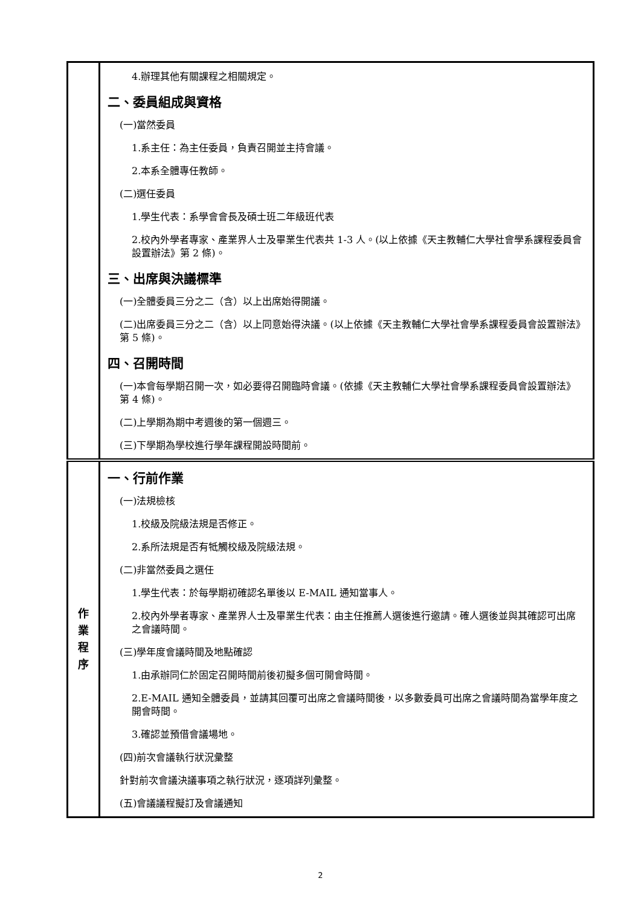| | 4.辦理其他有關課程之相關規定。 二、委員組成與資格 (一)當然委員 1.系主任：為主任委員，負責召開並主持會議。 2.本系全體專任教師。 (二)選任委員 1.學生代表：系學會會長及碩士班二年級班代表 2.校內外學者專家、產業界人士及畢業生代表共 1-3 人。(以上依據《天主教輔仁大學社會學系課程委員會設置辦法》第 2 條)。 三、出席與決議標準 (一)全體委員三分之二（含）以上出席始得開議。 (二)出席委員三分之二（含）以上同意始得決議。(以上依據《天主教輔仁大學社會學系課程委員會設置辦法》第 5 條)。 四、召開時間 (一)本會每學期召開一次，如必要得召開臨時會議。(依據《天主教輔仁大學社會學系課程委員會設置辦法》第 4 條)。 (二)上學期為期中考週後的第一個週三。 (三)下學期為學校進行學年課程開設時間前。 |
| 作 業 程 序 | 一、行前作業 (一)法規檢核 1.校級及院級法規是否修正。 2.系所法規是否有牴觸校級及院級法規。 (二)非當然委員之選任 1.學生代表：於每學期初確認名單後以 E-MAIL 通知當事人。 2.校內外學者專家、產業界人士及畢業生代表：由主任推薦人選後進行邀請。確人選後並與其確認可出席之會議時間。 (三)學年度會議時間及地點確認 1.由承辦同仁於固定召開時間前後初擬多個可開會時間。 2.E-MAIL 通知全體委員，並請其回覆可出席之會議時間後，以多數委員可出席之會議時間為當學年度之開會時間。 3.確認並預借會議場地。 (四)前次會議執行狀況彙整 針對前次會議決議事項之執行狀況，逐項詳列彙整。 (五)會議議程擬訂及會議通知 |
2